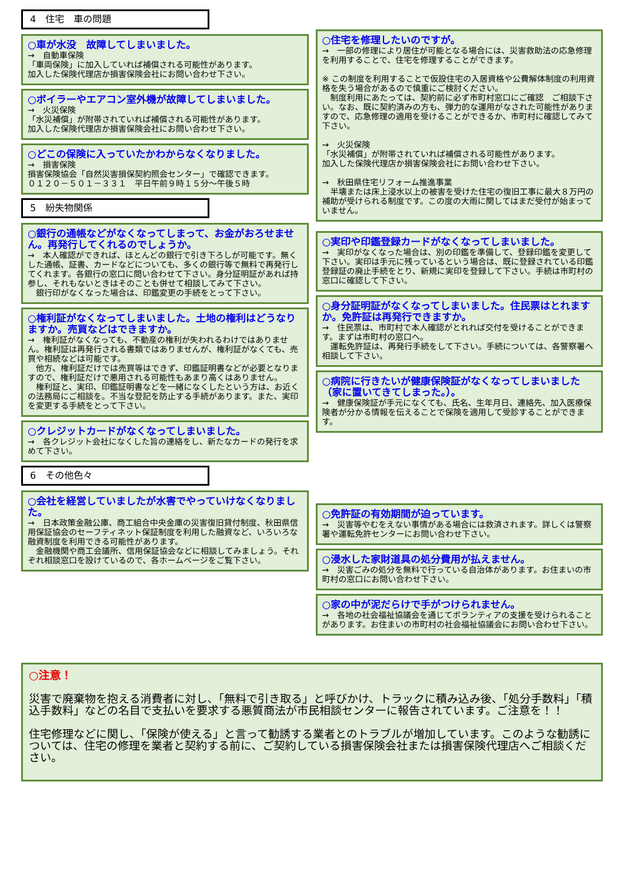4　住宅　車の問題
○車が水没　故障してしまいました。
→　自動車保険
「車両保険」に加入していれば補償される可能性があります。
加入した保険代理店か損害保険会社にお問い合わせ下さい。
○ボイラーやエアコン室外機が故障してしまいました。
→　火災保険
「水災補償」が附帯されていれば補償される可能性があります。
加入した保険代理店か損害保険会社にお問い合わせ下さい。
○どこの保険に入っていたかわからなくなりました。
→　損害保険
損害保険協会「自然災害損保契約照会センター」で確認できます。
０１２０－５０１－３３１　平日午前９時１５分～午後５時
5　紛失物関係
○銀行の通帳などがなくなってしまって、お金がおろせません。再発行してくれるのでしょうか。
→　本人確認ができれば、ほとんどの銀行で引き下ろしが可能です。無くした通帳、証書、カードなどについても、多くの銀行等で無料で再発行してくれます。各銀行の窓口に問い合わせて下さい。身分証明証があれば持参し、それもないときはそのことも併せて相談してみて下さい。
　銀行印がなくなった場合は、印鑑変更の手続をとって下さい。
○権利証がなくなってしまいました。土地の権利はどうなりますか。売買などはできますか。
→　権利証がなくなっても、不動産の権利が失われるわけではありません。権利証は再発行される書類ではありませんが、権利証がなくても、売買や相続などは可能です。
　他方、権利証だけでは売買等はできず、印鑑証明書などが必要となりますので、権利証だけで悪用される可能性もあまり高くはありません。
　権利証と、実印、印鑑証明書などを一緒になくしたという方は、お近くの法務局にご相談を。不当な登記を防止する手続があります。また、実印を変更する手続をとって下さい。
○クレジットカードがなくなってしまいました。
→　各クレジット会社になくした旨の連絡をし、新たなカードの発行を求めて下さい。
6　その他色々
○会社を経営していましたが水害でやっていけなくなりました。
→　日本政策金融公庫、商工組合中央金庫の災害復旧貸付制度、秋田県信用保証協会のセーフティネット保証制度を利用した融資など、いろいろな融資制度を利用できる可能性があります。
　金融機関や商工会議所、信用保証協会などに相談してみましょう。それぞれ相談窓口を設けているので、各ホームページをご覧下さい。
○住宅を修理したいのですが。
→　一部の修理により居住が可能となる場合には、災害救助法の応急修理を利用することで、住宅を修理することができます。
※ この制度を利用することで仮設住宅の入居資格や公費解体制度の利用資格を失う場合があるので慎重にご検討ください。
　制度利用にあたっては、契約前に必ず市町村窓口にご確認　ご相談下さい。なお、既に契約済みの方も、弾力的な運用がなされた可能性がありますので、応急修理の適用を受けることができるか、市町村に確認してみて下さい。
→　火災保険
「水災補償」が附帯されていれば補償される可能性があります。
加入した保険代理店か損害保険会社にお問い合わせ下さい。
→　秋田県住宅リフォーム推進事業
　半壊または床上浸水以上の被害を受けた住宅の復旧工事に最大８万円の補助が受けられる制度です。この度の大雨に関してはまだ受付が始まっていません。
○実印や印鑑登録カードがなくなってしまいました。
→　実印がなくなった場合は、別の印鑑を準備して、登録印鑑を変更して下さい。実印は手元に残っているという場合は、既に登録されている印鑑登録証の廃止手続をとり、新規に実印を登録して下さい。手続は市町村の窓口に確認して下さい。
○身分証明証がなくなってしまいました。住民票はとれますか。免許証は再発行できますか。
→　住民票は、市町村で本人確認がとれれば交付を受けることができます。まずは市町村の窓口へ。
　運転免許証は、再発行手続をして下さい。手続については、各警察署へ相談して下さい。
○病院に行きたいが健康保険証がなくなってしまいました（家に置いてきてしまった。）。
→　健康保険証が手元になくても、氏名、生年月日、連絡先、加入医療保険者が分かる情報を伝えることで保険を適用して受診することができます。
○免許証の有効期間が迫っています。
→　災害等やむをえない事情がある場合には救済されます。詳しくは警察署や運転免許センターにお問い合わせ下さい。
○浸水した家財道具の処分費用が払えません。
→　災害ごみの処分を無料で行っている自治体があります。お住まいの市町村の窓口にお問い合わせ下さい。
○家の中が泥だらけで手がつけられません。
→　各地の社会福祉協議会を通じてボランティアの支援を受けられることがあります。お住まいの市町村の社会福祉協議会にお問い合わせ下さい。
○注意！
災害で廃棄物を抱える消費者に対し、「無料で引き取る」と呼びかけ、トラックに積み込み後、「処分手数料」「積込手数料」などの名目で支払いを要求する悪質商法が市民相談センターに報告されています。ご注意を！！
住宅修理などに関し、「保険が使える」と言って勧誘する業者とのトラブルが増加しています。このような勧誘については、住宅の修理を業者と契約する前に、ご契約している損害保険会社または損害保険代理店へご相談ください。